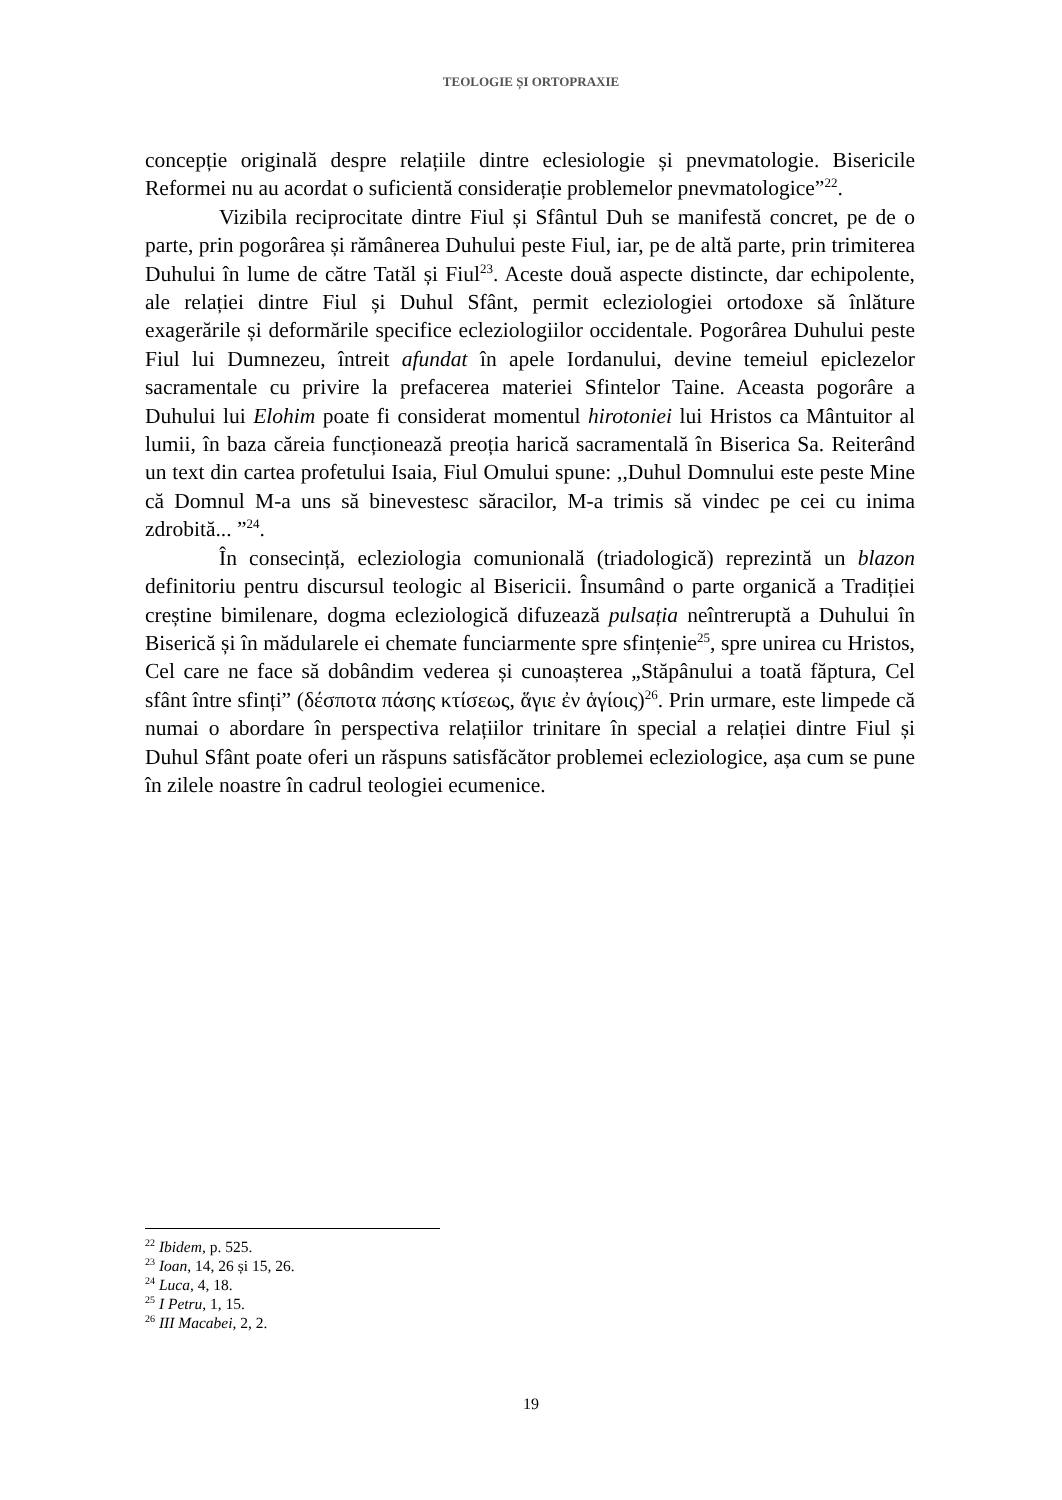TEOLOGIE ȘI ORTOPRAXIE
concepție originală despre relațiile dintre eclesiologie și pnevmatologie. Bisericile Reformei nu au acordat o suficientă considerație problemelor pnevmatologice”<sup>22</sup>.
Vizibila reciprocitate dintre Fiul și Sfântul Duh se manifestă concret, pe de o parte, prin pogorârea și rămânerea Duhului peste Fiul, iar, pe de altă parte, prin trimiterea Duhului în lume de către Tatăl și Fiul<sup>23</sup>. Aceste două aspecte distincte, dar echipolente, ale relației dintre Fiul și Duhul Sfânt, permit ecleziologiei ortodoxe să înlăture exagerările și deformările specifice ecleziologiilor occidentale. Pogorârea Duhului peste Fiul lui Dumnezeu, întreit afundat în apele Iordanului, devine temeiul epiclezelor sacramentale cu privire la prefacerea materiei Sfintelor Taine. Aceasta pogorâre a Duhului lui Elohim poate fi considerat momentul hirotoniei lui Hristos ca Mântuitor al lumii, în baza căreia funcționează preoția harică sacramentală în Biserica Sa. Reiterând un text din cartea profetului Isaia, Fiul Omului spune: ,,Duhul Domnului este peste Mine că Domnul M-a uns să binevestesc săracilor, M-a trimis să vindec pe cei cu inima zdrobită... ”<sup>24</sup>.
În consecință, ecleziologia comunională (triadologică) reprezintă un blazon definitoriu pentru discursul teologic al Bisericii. Însumând o parte organică a Tradiției creștine bimilenare, dogma ecleziologică difuzează pulsația neîntreruptă a Duhului în Biserică și în mădularele ei chemate funciarmente spre sfințenie<sup>25</sup>, spre unirea cu Hristos, Cel care ne face să dobândim vederea și cunoașterea „Stăpânului a toată făptura, Cel sfânt între sfinți” (δέσποτα πάσης κτίσεως, ἅγιε ἐν ἁγίοις)<sup>26</sup>. Prin urmare, este limpede că numai o abordare în perspectiva relațiilor trinitare în special a relației dintre Fiul și Duhul Sfânt poate oferi un răspuns satisfăcător problemei ecleziologice, așa cum se pune în zilele noastre în cadrul teologiei ecumenice.
<sup>22</sup> Ibidem, p. 525.
<sup>23</sup> Ioan, 14, 26 și 15, 26.
<sup>24</sup> Luca, 4, 18.
<sup>25</sup> I Petru, 1, 15.
<sup>26</sup> III Macabei, 2, 2.
19